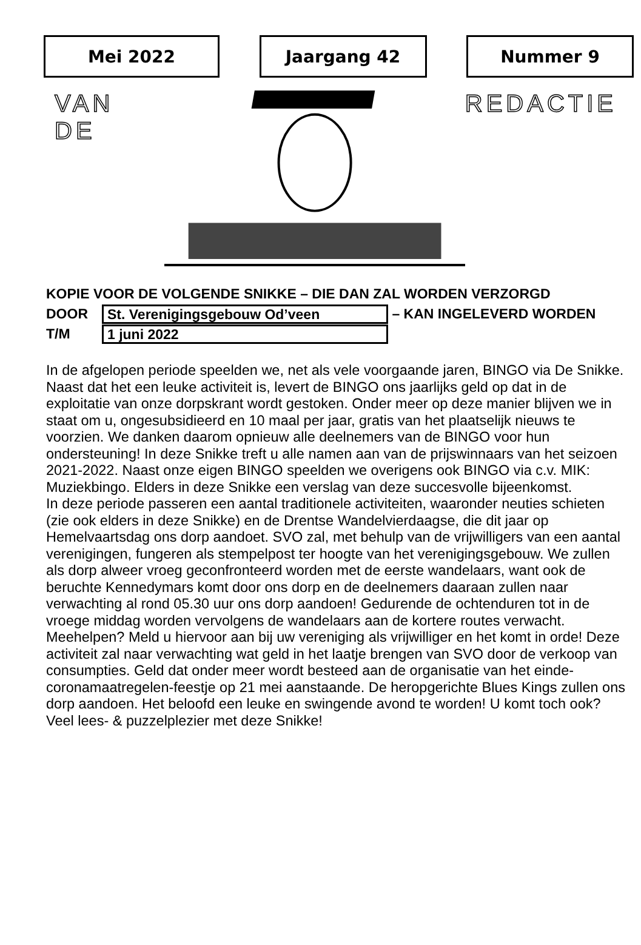Mei 2022 Jaargang 42 Nummer 9
VAN DE REDACTIE
KOPIE VOOR DE VOLGENDE SNIKKE – DIE DAN ZAL WORDEN VERZORGD
DOOR St. Verenigingsgebouw Od’veen – KAN INGELEVERD WORDEN
T/M 1 juni 2022
In de afgelopen periode speelden we, net als vele voorgaande jaren, BINGO via De Snikke. Naast dat het een leuke activiteit is, levert de BINGO ons jaarlijks geld op dat in de exploitatie van onze dorpskrant wordt gestoken. Onder meer op deze manier blijven we in staat om u, ongesubsidieerd en 10 maal per jaar, gratis van het plaatselijk nieuws te voorzien. We danken daarom opnieuw alle deelnemers van de BINGO voor hun ondersteuning! In deze Snikke treft u alle namen aan van de prijswinnaars van het seizoen 2021-2022. Naast onze eigen BINGO speelden we overigens ook BINGO via c.v. MIK: Muziekbingo. Elders in deze Snikke een verslag van deze succesvolle bijeenkomst.
In deze periode passeren een aantal traditionele activiteiten, waaronder neuties schieten (zie ook elders in deze Snikke) en de Drentse Wandelvierdaagse, die dit jaar op Hemelvaartsdag ons dorp aandoet. SVO zal, met behulp van de vrijwilligers van een aantal verenigingen, fungeren als stempelpost ter hoogte van het verenigingsgebouw. We zullen als dorp alweer vroeg geconfronteerd worden met de eerste wandelaars, want ook de beruchte Kennedymars komt door ons dorp en de deelnemers daaraan zullen naar verwachting al rond 05.30 uur ons dorp aandoen! Gedurende de ochtenduren tot in de vroege middag worden vervolgens de wandelaars aan de kortere routes verwacht. Meehelpen? Meld u hiervoor aan bij uw vereniging als vrijwilliger en het komt in orde! Deze activiteit zal naar verwachting wat geld in het laatje brengen van SVO door de verkoop van consumpties. Geld dat onder meer wordt besteed aan de organisatie van het einde-coronamaatregelen-feestje op 21 mei aanstaande. De heropgerichte Blues Kings zullen ons dorp aandoen. Het beloofd een leuke en swingende avond te worden! U komt toch ook?
Veel lees- & puzzelplezier met deze Snikke!